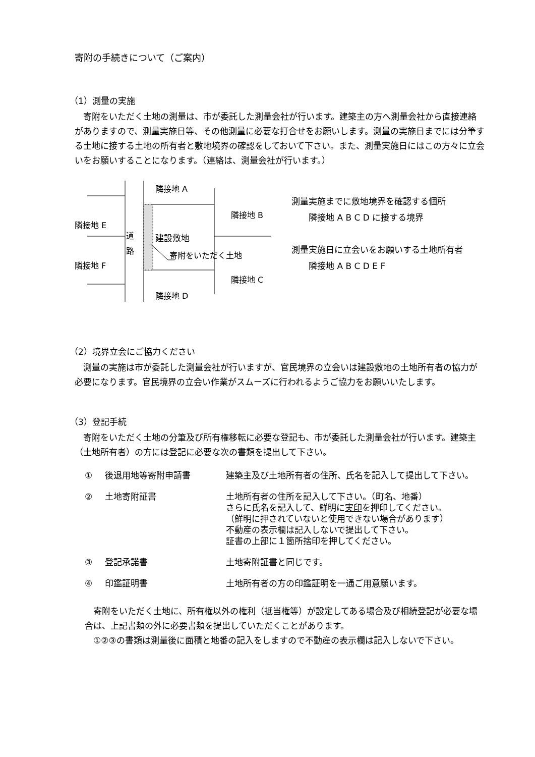寄附の手続きについて（ご案内）
（1）測量の実施
　寄附をいただく土地の測量は、市が委託した測量会社が行います。建築主の方へ測量会社から直接連絡がありますので、測量実施日等、その他測量に必要な打合せをお願いします。測量の実施日までには分筆する土地に接する土地の所有者と敷地境界の確認をしておいて下さい。また、測量実施日にはこの方々に立会いをお願いすることになります。（連絡は、測量会社が行います。）
隣接地 A
隣接地 B
隣接地 E
道 路
建設敷地
寄附をいただく土地
隣接地 F
隣接地 C
隣接地 D
測量実施までに敷地境界を確認する個所
　　隣接地 A B C D に接する境界
測量実施日に立会いをお願いする土地所有者
　　隣接地 A B C D E F
（2）境界立会にご協力ください
　測量の実施は市が委託した測量会社が行いますが、官民境界の立会いは建設敷地の土地所有者の協力が必要になります。官民境界の立会い作業がスムーズに行われるようご協力をお願いいたします。
（3）登記手続
　寄附をいただく土地の分筆及び所有権移転に必要な登記も、市が委託した測量会社が行います。建築主（土地所有者）の方には登記に必要な次の書類を提出して下さい。
① 後退用地等寄附申請書 建築主及び土地所有者の住所、氏名を記入して提出して下さい。
② 土地寄附証書 土地所有者の住所を記入して下さい。（町名、地番）
さらに氏名を記入して、鮮明に実印を押印してください。
（鮮明に押されていないと使用できない場合があります）
不動産の表示欄は記入しないで提出して下さい。
証書の上部に１箇所捨印を押してください。
③ 登記承諾書 土地寄附証書と同じです。
④ 印鑑証明書 土地所有者の方の印鑑証明を一通ご用意願います。
　寄附をいただく土地に、所有権以外の権利（抵当権等）が設定してある場合及び相続登記が必要な場合は、上記書類の外に必要書類を提出していただくことがあります。
　①②③の書類は測量後に面積と地番の記入をしますので不動産の表示欄は記入しないで下さい。